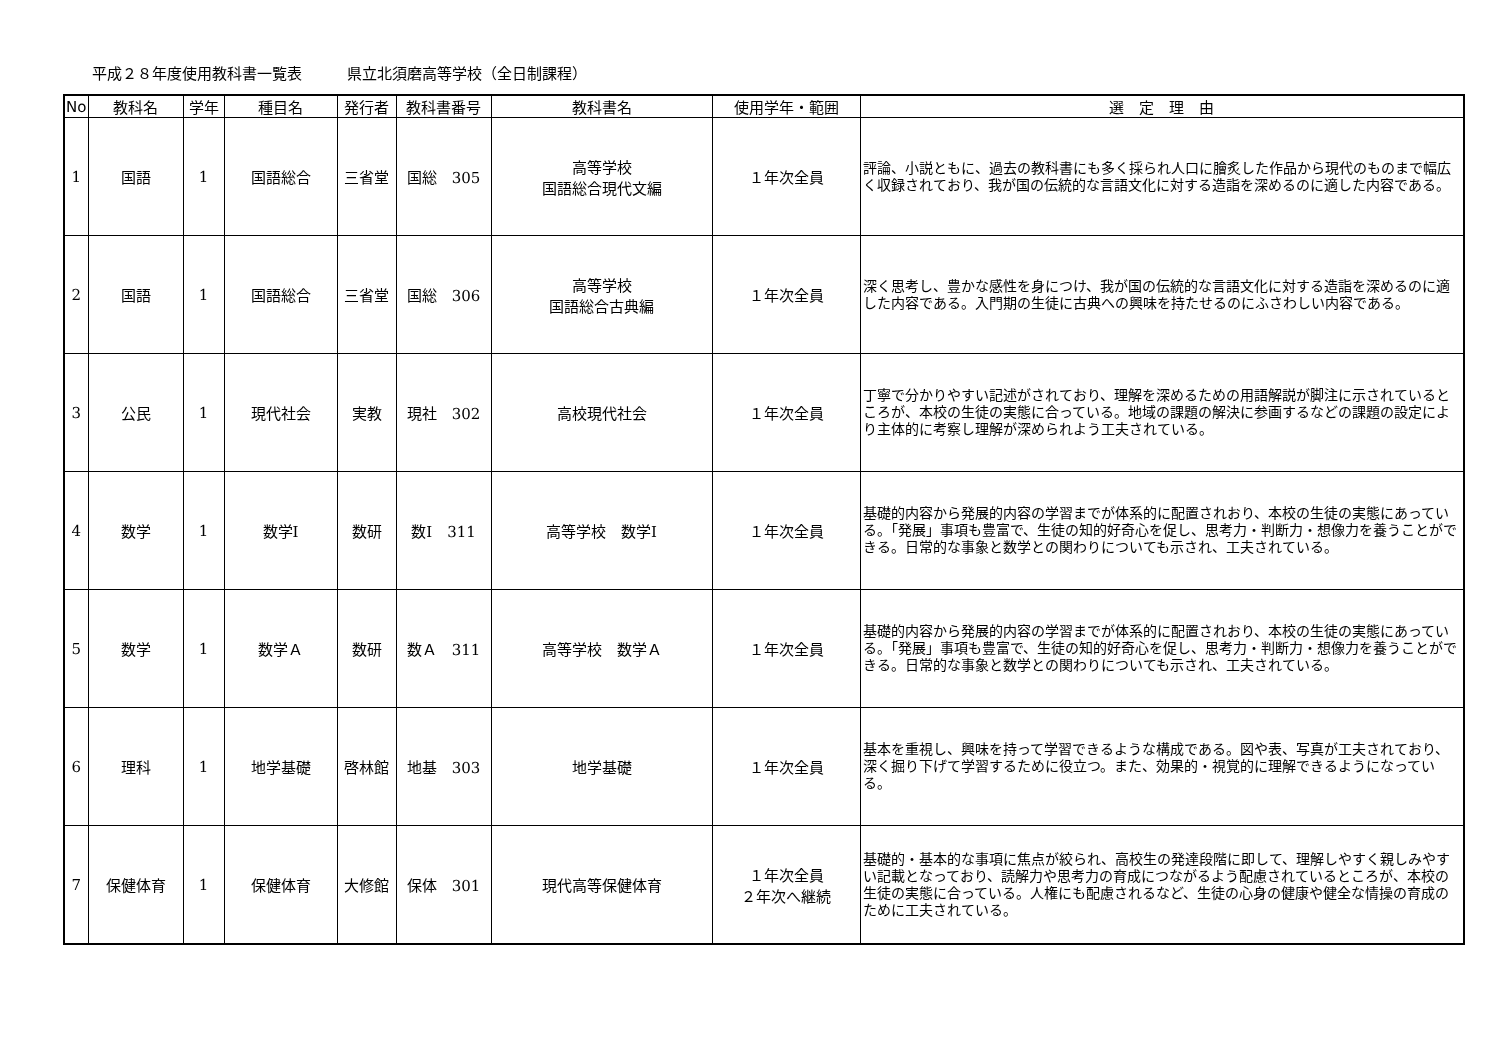平成２８年度使用教科書一覧表　　　県立北須磨高等学校（全日制課程）
| No | 教科名 | 学年 | 種目名 | 発行者 | 教科書番号 | 教科書名 | 使用学年・範囲 | 選 定 理 由 |
| --- | --- | --- | --- | --- | --- | --- | --- | --- |
| 1 | 国語 | 1 | 国語総合 | 三省堂 | 国総 305 | 高等学校 国語総合現代文編 | １年次全員 | 評論、小説ともに、過去の教科書にも多く採られ人口に膾炙した作品から現代のものまで幅広く収録されており、我が国の伝統的な言語文化に対する造詣を深めるのに適した内容である。 |
| 2 | 国語 | 1 | 国語総合 | 三省堂 | 国総 306 | 高等学校 国語総合古典編 | １年次全員 | 深く思考し、豊かな感性を身につけ、我が国の伝統的な言語文化に対する造詣を深めるのに適した内容である。入門期の生徒に古典への興味を持たせるのにふさわしい内容である。 |
| 3 | 公民 | 1 | 現代社会 | 実教 | 現社 302 | 高校現代社会 | １年次全員 | 丁寧で分かりやすい記述がされており、理解を深めるための用語解説が脚注に示されているところが、本校の生徒の実態に合っている。地域の課題の解決に参画するなどの課題の設定により主体的に考察し理解が深められよう工夫されている。 |
| 4 | 数学 | 1 | 数学Ⅰ | 数研 | 数Ⅰ 311 | 高等学校 数学Ⅰ | １年次全員 | 基礎的内容から発展的内容の学習までが体系的に配置されおり、本校の生徒の実態にあっている。「発展」事項も豊富で、生徒の知的好奇心を促し、思考力・判断力・想像力を養うことができる。日常的な事象と数学との関わりについても示され、工夫されている。 |
| 5 | 数学 | 1 | 数学Ａ | 数研 | 数Ａ 311 | 高等学校 数学Ａ | １年次全員 | 基礎的内容から発展的内容の学習までが体系的に配置されおり、本校の生徒の実態にあっている。「発展」事項も豊富で、生徒の知的好奇心を促し、思考力・判断力・想像力を養うことができる。日常的な事象と数学との関わりについても示され、工夫されている。 |
| 6 | 理科 | 1 | 地学基礎 | 啓林館 | 地基 303 | 地学基礎 | １年次全員 | 基本を重視し、興味を持って学習できるような構成である。図や表、写真が工夫されており、深く掘り下げて学習するために役立つ。また、効果的・視覚的に理解できるようになっている。 |
| 7 | 保健体育 | 1 | 保健体育 | 大修館 | 保体 301 | 現代高等保健体育 | １年次全員 ２年次へ継続 | 基礎的・基本的な事項に焦点が絞られ、高校生の発達段階に即して、理解しやすく親しみやすい記載となっており、読解力や思考力の育成につながるよう配慮されているところが、本校の生徒の実態に合っている。人権にも配慮されるなど、生徒の心身の健康や健全な情操の育成のために工夫されている。 |